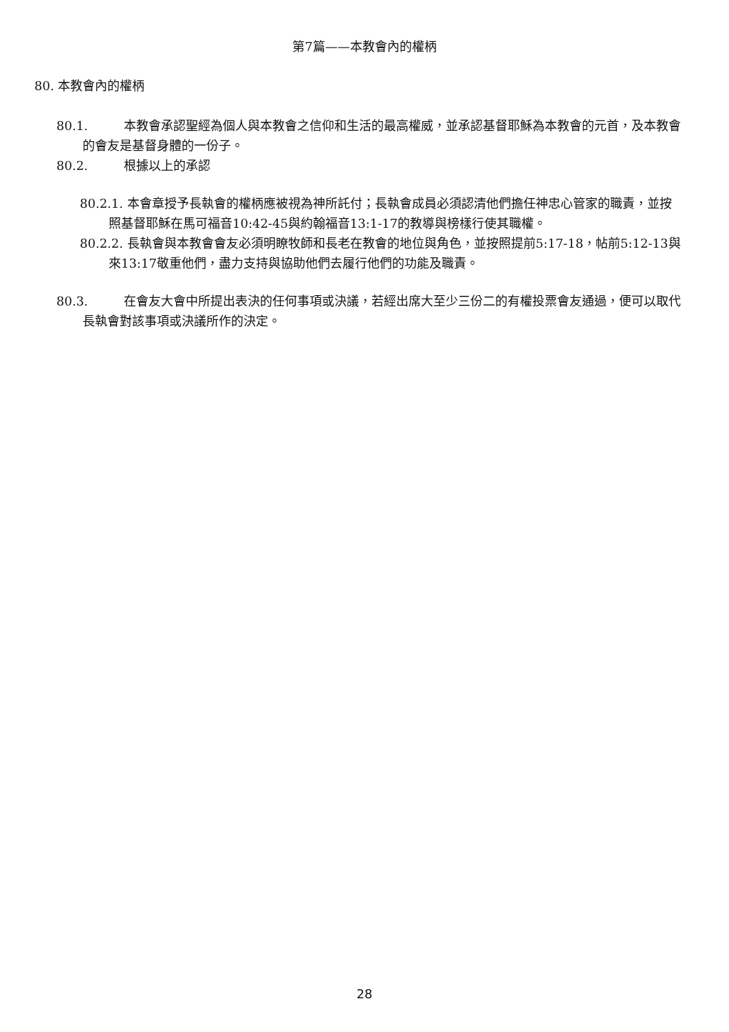第7篇——本教會內的權柄
80. 本教會內的權柄
80.1. 本教會承認聖經為個人與本教會之信仰和生活的最高權威，並承認基督耶穌為本教會的元首，及本教會的會友是基督身體的一份子。
80.2. 根據以上的承認
80.2.1. 本會章授予長執會的權柄應被視為神所託付；長執會成員必須認清他們擔任神忠心管家的職責，並按照基督耶穌在馬可福音10:42-45與約翰福音13:1-17的教導與榜樣行使其職權。
80.2.2. 長執會與本教會會友必須明瞭牧師和長老在教會的地位與角色，並按照提前5:17-18，帖前5:12-13與來13:17敬重他們，盡力支持與協助他們去履行他們的功能及職責。
80.3. 在會友大會中所提出表決的任何事項或決議，若經出席大至少三份二的有權投票會友通過，便可以取代長執會對該事項或決議所作的決定。
28